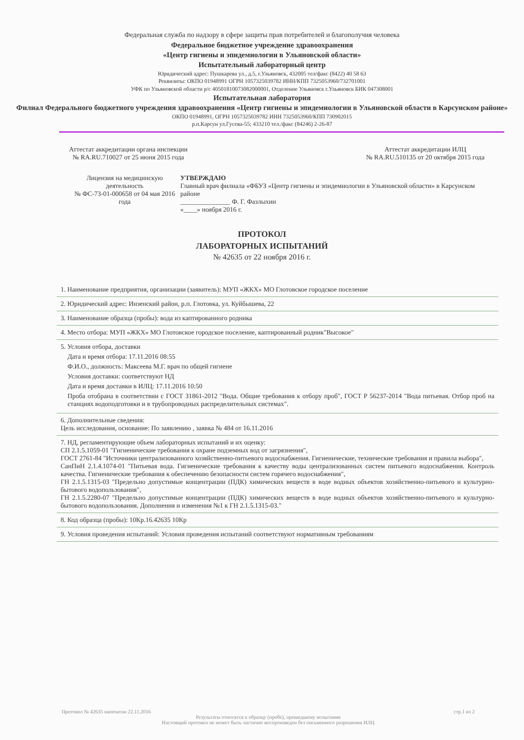Федеральная служба по надзору в сфере защиты прав потребителей и благополучия человека
Федеральное бюджетное учреждение здравоохранения
«Центр гигиены и эпидемиологии в Ульяновской области»
Испытательный лабораторный центр
Юридический адрес: Пушкарева ул., д.5, г.Ульяновск, 432005 тел/факс (8422) 40 58 63
Реквизиты: ОКПО 01948991 ОГРН 1057325039782 ИНН/КПП 7325053960/732701001
УФК по Ульяновской области р/с 40501810073082000001, Отделение Ульяновск г.Ульяновск БИК 047308001
Испытательная лаборатория
Филиал Федерального бюджетного учреждения здравоохранения «Центр гигиены и эпидемиологии в Ульяновской области в Карсунском районе»
ОКПО 01948991, ОГРН 1057325039782 ИНН 7325053960/КПП 730902015
р.п.Карсун ул.Гусева-55; 433210 тел./факс (84246) 2-26-87
Аттестат аккредитации органа инспекции
№ RA.RU.710027 от 25 июня 2015 года
Аттестат аккредитации ИЛЦ
№ RA.RU.510135 от 20 октября 2015 года
Лицензия на медицинскую деятельность
№ ФС-73-01-000658 от 04 мая 2016 года
УТВЕРЖДАЮ
Главный врач филиала «ФБУЗ «Центр гигиены и эпидемиологии в Ульяновской области» в Карсунском районе
_______________ Ф. Г. Фазлыхин
«____» ноября 2016 г.
ПРОТОКОЛ
ЛАБОРАТОРНЫХ ИСПЫТАНИЙ
№ 42635 от 22 ноября 2016 г.
1. Наименование предприятия, организации (заявитель): МУП «ЖКХ» МО Глотовское городское поселение
2. Юридический адрес: Инзенский район, р.п. Глотовка, ул. Куйбышева, 22
3. Наименование образца (пробы): вода из каптированного родника
4. Место отбора: МУП «ЖКХ» МО Глотовское городское поселение, каптированный родник"Высокое"
5. Условия отбора, доставки
Дата и время отбора: 17.11.2016 08:55
Ф.И.О., должность: Максеева М.Г. врач по общей гигиене
Условия доставки: соответствуют НД
Дата и время доставки в ИЛЦ: 17.11.2016 10:50
Проба отобрана в соответствии с ГОСТ 31861-2012 "Вода. Общие требования к отбору проб", ГОСТ Р 56237-2014 "Вода питьевая. Отбор проб на станциях водоподготовки и в трубопроводных распределительных системах".
6. Дополнительные сведения:
Цель исследования, основание: По заявлению , заявка № 484 от 16.11.2016
7. НД, регламентирующие объем лабораторных испытаний и их оценку:
СП 2.1.5.1059-01 "Гигиенические требования к охране подземных вод от загрязнения",
ГОСТ 2761-84 "Источники централизованного хозяйственно-питьевого водоснабжения. Гигиенические, технические требования и правила выбора",
СанПиН 2.1.4.1074-01 "Питьевая вода. Гигиенические требования к качеству воды централизованных систем питьевого водоснабжения. Контроль качества. Гигиенические требования к обеспечению безопасности систем горячего водоснабжения",
ГН 2.1.5.1315-03 "Предельно допустимые концентрации (ПДК) химических веществ в воде водных объектов хозяйственно-питьевого и культурно-бытового водопользования",
ГН 2.1.5.2280-07 "Предельно допустимые концентрации (ПДК) химических веществ в воде водных объектов хозяйственно-питьевого и культурно-бытового водопользования. Дополнения и изменения №1 к ГН 2.1.5.1315-03."
8. Код образца (пробы): 10Кр.16.42635 10Кр
9. Условия проведения испытаний: Условия проведения испытаний соответствуют нормативным требованиям
Протокол № 42635 напечатан 22.11.2016 стр.1 из 2
Результаты относятся к образцу (пробе), прошедшему испытания
Настоящий протокол не может быть частично воспроизведен без письменного разрешения ИЛЦ